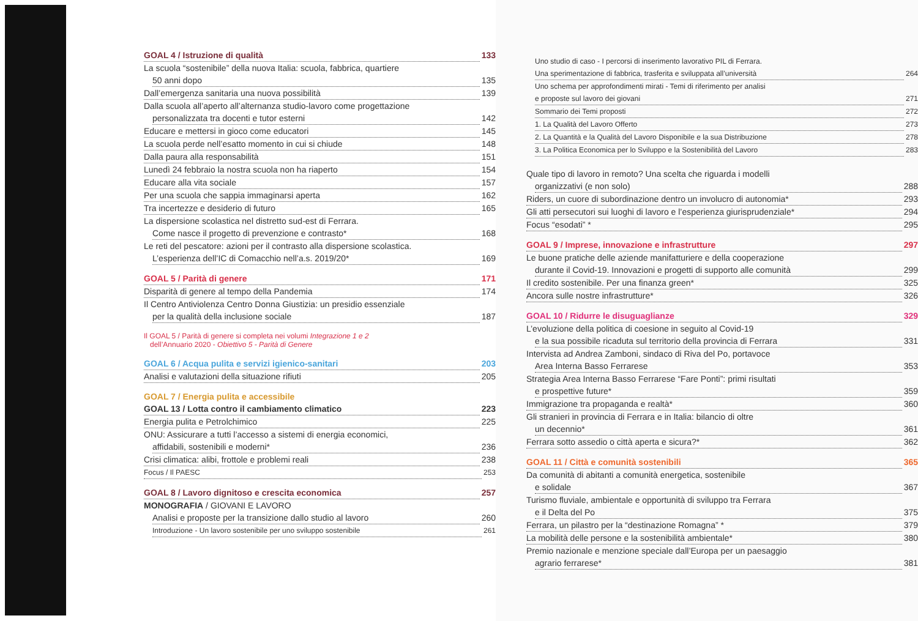GOAL 4 / Istruzione di qualità 133
La scuola “sostenibile” della nuova Italia: scuola, fabbrica, quartiere
50 anni dopo 135
Dall’emergenza sanitaria una nuova possibilità 139
Dalla scuola all’aperto all’alternanza studio-lavoro come progettazione
personalizzata tra docenti e tutor esterni 142
Educare e mettersi in gioco come educatori 145
La scuola perde nell’esatto momento in cui si chiude 148
Dalla paura alla responsabilità 151
Lunedì 24 febbraio la nostra scuola non ha riaperto 154
Educare alla vita sociale 157
Per una scuola che sappia immaginarsi aperta 162
Tra incertezze e desiderio di futuro 165
La dispersione scolastica nel distretto sud-est di Ferrara.
Come nasce il progetto di prevenzione e contrasto* 168
Le reti del pescatore: azioni per il contrasto alla dispersione scolastica.
L’esperienza dell’IC di Comacchio nell’a.s. 2019/20* 169
GOAL 5 / Parità di genere 171
Disparità di genere al tempo della Pandemia 174
Il Centro Antiviolenza Centro Donna Giustizia: un presidio essenziale
per la qualità della inclusione sociale 187
Il GOAL 5 / Parità di genere si completa nei volumi Integrazione 1 e 2
dell’Annuario 2020 - Obiettivo 5 - Parità di Genere
GOAL 6 / Acqua pulita e servizi igienico-sanitari 203
Analisi e valutazioni della situazione rifiuti 205
GOAL 7 / Energia pulita e accessibile
GOAL 13 / Lotta contro il cambiamento climatico 223
Energia pulita e Petrolchimico 225
ONU: Assicurare a tutti l’accesso a sistemi di energia economici,
affidabili, sostenibili e moderni* 236
Crisi climatica: alibi, frottole e problemi reali 238
Focus / Il PAESC 253
GOAL 8 / Lavoro dignitoso e crescita economica 257
MONOGRAFIA / GIOVANI E LAVORO
Analisi e proposte per la transizione dallo studio al lavoro 260
Introduzione - Un lavoro sostenibile per uno sviluppo sostenibile 261
Uno studio di caso - I percorsi di inserimento lavorativo PIL di Ferrara.
Una sperimentazione di fabbrica, trasferita e sviluppata all’università 264
Uno schema per approfondimenti mirati - Temi di riferimento per analisi
e proposte sul lavoro dei giovani 271
Sommario dei Temi proposti 272
1. La Qualità del Lavoro Offerto 273
2. La Quantità e la Qualità del Lavoro Disponibile e la sua Distribuzione 278
3. La Politica Economica per lo Sviluppo e la Sostenibilità del Lavoro 283
Quale tipo di lavoro in remoto? Una scelta che riguarda i modelli
organizzativi (e non solo) 288
Riders, un cuore di subordinazione dentro un involucro di autonomia* 293
Gli atti persecutori sui luoghi di lavoro e l’esperienza giurisprudenziale* 294
Focus “esodati” * 295
GOAL 9 / Imprese, innovazione e infrastrutture 297
Le buone pratiche delle aziende manifatturiere e della cooperazione
durante il Covid-19. Innovazioni e progetti di supporto alle comunità 299
Il credito sostenibile. Per una finanza green* 325
Ancora sulle nostre infrastrutture* 326
GOAL 10 / Ridurre le disuguaglianze 329
L’evoluzione della politica di coesione in seguito al Covid-19
e la sua possibile ricaduta sul territorio della provincia di Ferrara 331
Intervista ad Andrea Zamboni, sindaco di Riva del Po, portavoce
Area Interna Basso Ferrarese 353
Strategia Area Interna Basso Ferrarese “Fare Ponti”: primi risultati
e prospettive future* 359
Immigrazione tra propaganda e realtà* 360
Gli stranieri in provincia di Ferrara e in Italia: bilancio di oltre
un decennio* 361
Ferrara sotto assedio o città aperta e sicura?* 362
GOAL 11 / Città e comunità sostenibili 365
Da comunità di abitanti a comunità energetica, sostenibile
e solidale 367
Turismo fluviale, ambientale e opportunità di sviluppo tra Ferrara
e il Delta del Po 375
Ferrara, un pilastro per la “destinazione Romagna” * 379
La mobilità delle persone e la sostenibilità ambientale* 380
Premio nazionale e menzione speciale dall’Europa per un paesaggio
agrario ferrarese* 381